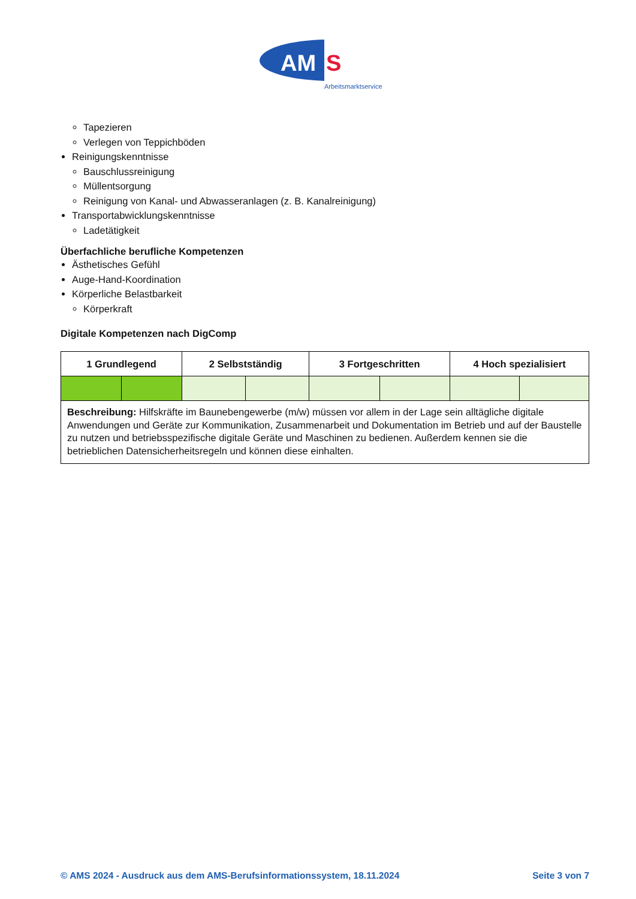AM
S
Arbeitsmarktservice
Tapezieren
Verlegen von Teppichböden
Reinigungskenntnisse
Bauschlussreinigung
Müllentsorgung
Reinigung von Kanal- und Abwasseranlagen (z. B. Kanalreinigung)
Transportabwicklungskenntnisse
Ladetätigkeit
Überfachliche berufliche Kompetenzen
Ästhetisches Gefühl
Auge-Hand-Koordination
Körperliche Belastbarkeit
Körperkraft
Digitale Kompetenzen nach DigComp
| 1 Grundlegend | | 2 Selbstständig | | 3 Fortgeschritten | | 4 Hoch spezialisiert | |
| --- | --- | --- | --- | --- | --- | --- | --- |
| Beschreibung: Hilfskräfte im Baunebengewerbe (m/w) müssen vor allem in der Lage sein alltägliche digitale Anwendungen und Geräte zur Kommunikation, Zusammenarbeit und Dokumentation im Betrieb und auf der Baustelle zu nutzen und betriebsspezifische digitale Geräte und Maschinen zu bedienen. Außerdem kennen sie die betrieblichen Datensicherheitsregeln und können diese einhalten. | | | | | | | |
© AMS 2024 - Ausdruck aus dem AMS-Berufsinformationssystem, 18.11.2024 Seite 3 von 7